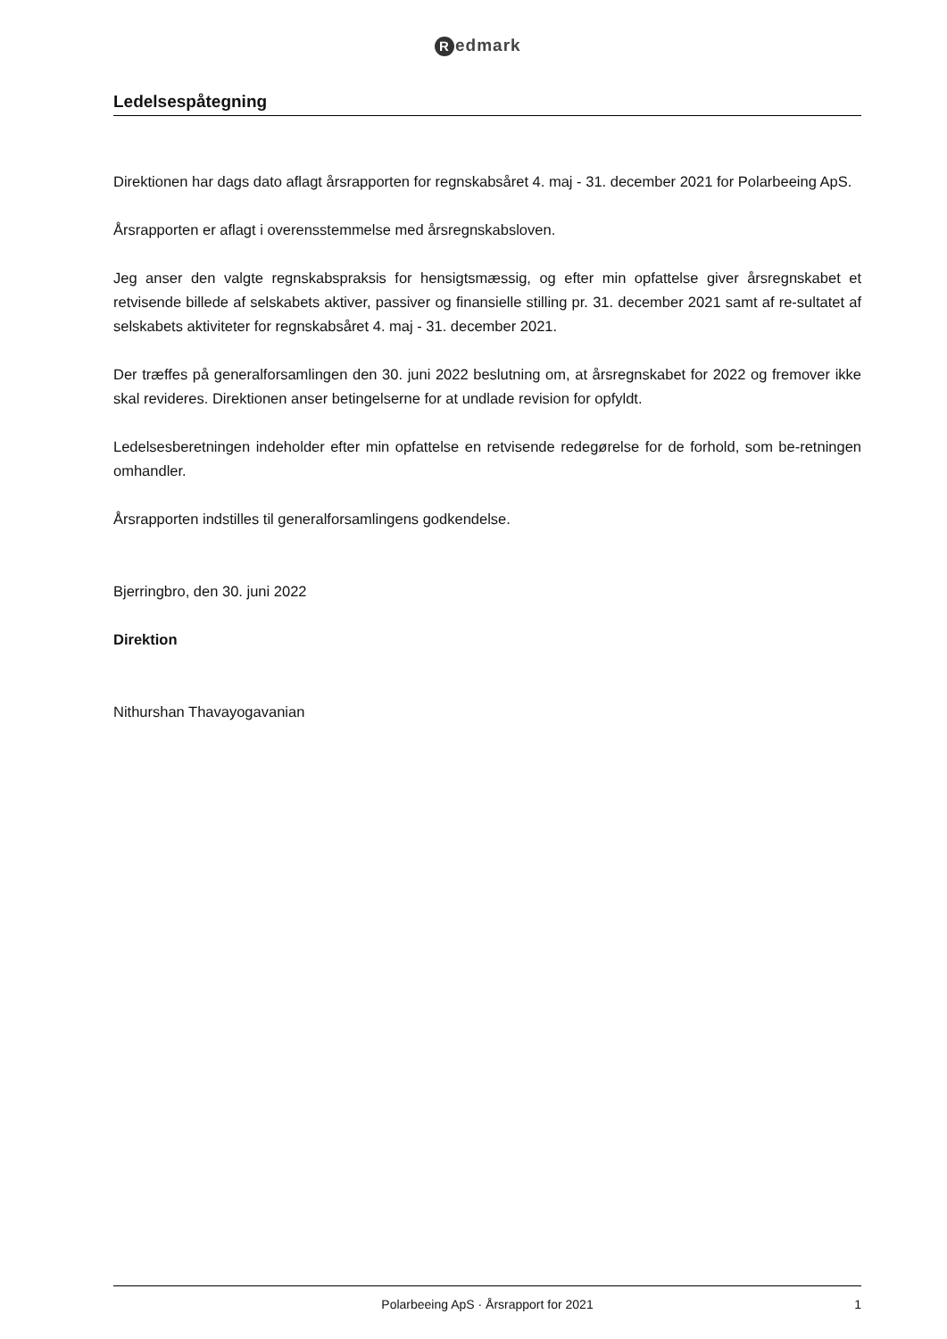Redmark
Ledelsespåtegning
Direktionen har dags dato aflagt årsrapporten for regnskabsåret 4. maj - 31. december 2021 for Polarbeeing ApS.
Årsrapporten er aflagt i overensstemmelse med årsregnskabsloven.
Jeg anser den valgte regnskabspraksis for hensigtsmæssig, og efter min opfattelse giver årsregnskabet et retvisende billede af selskabets aktiver, passiver og finansielle stilling pr. 31. december 2021 samt af re-sultatet af selskabets aktiviteter for regnskabsåret 4. maj - 31. december 2021.
Der træffes på generalforsamlingen den 30. juni 2022 beslutning om, at årsregnskabet for 2022 og fremover ikke skal revideres. Direktionen anser betingelserne for at undlade revision for opfyldt.
Ledelsesberetningen indeholder efter min opfattelse en retvisende redegørelse for de forhold, som be-retningen omhandler.
Årsrapporten indstilles til generalforsamlingens godkendelse.
Bjerringbro, den 30. juni 2022
Direktion
Nithurshan Thavayogavanian
Polarbeeing ApS · Årsrapport for 2021
1